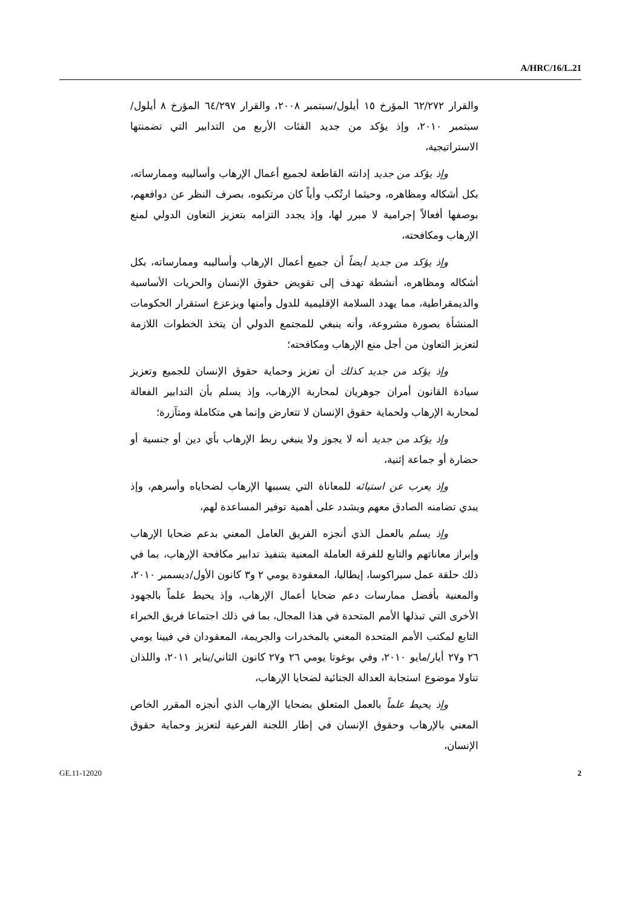A/HRC/16/L.21
والقرار ٦٢/٢٧٢ المؤرخ ١٥ أيلول/سبتمبر ٢٠٠٨، والقرار ٦٤/٢٩٧ المؤرخ ٨ أيلول/سبتمبر ٢٠١٠، وإذ يؤكد من جديد الفئات الأربع من التدابير التي تضمنتها الاستراتيجية،
وإذ يؤكد من جديد إدانته القاطعة لجميع أعمال الإرهاب وأساليبه وممارساته، بكل أشكاله ومظاهره، وحيثما ارتُكب وأياً كان مرتكبوه، بصرف النظر عن دوافعهم، بوصفها أفعالاً إجرامية لا مبرر لها، وإذ يجدد التزامه بتعزيز التعاون الدولي لمنع الإرهاب ومكافحته،
وإذ يؤكد من جديد أيضاً أن جميع أعمال الإرهاب وأساليبه وممارساته، بكل أشكاله ومظاهره، أنشطة تهدف إلى تقويض حقوق الإنسان والحريات الأساسية والديمقراطية، مما يهدد السلامة الإقليمية للدول وأمنها ويزعزع استقرار الحكومات المنشأة بصورة مشروعة، وأنه ينبغي للمجتمع الدولي أن يتخذ الخطوات اللازمة لتعزيز التعاون من أجل منع الإرهاب ومكافحته؛
وإذ يؤكد من جديد كذلك أن تعزيز وحماية حقوق الإنسان للجميع وتعزيز سيادة القانون أمران جوهريان لمحاربة الإرهاب، وإذ يسلم بأن التدابير الفعالة لمحاربة الإرهاب ولحماية حقوق الإنسان لا تتعارض وإنما هي متكاملة ومتآزرة؛
وإذ يؤكد من جديد أنه لا يجوز ولا ينبغي ربط الإرهاب بأي دين أو جنسية أو حضارة أو جماعة إثنية،
وإذ يعرب عن استيائه للمعاناة التي يسببها الإرهاب لضحاياه وأسرهم، وإذ يبدي تضامنه الصادق معهم ويشدد على أهمية توفير المساعدة لهم،
وإذ يسلم بالعمل الذي أنجزه الفريق العامل المعني بدعم ضحايا الإرهاب وإبراز معاناتهم والتابع للفرقة العاملة المعنية بتنفيذ تدابير مكافحة الإرهاب، بما في ذلك حلقة عمل سيراكوسا، إيطاليا، المعقودة يومي ٢ و٣ كانون الأول/ديسمبر ٢٠١٠، والمعنية بأفضل ممارسات دعم ضحايا أعمال الإرهاب، وإذ يحيط علماً بالجهود الأخرى التي تبذلها الأمم المتحدة في هذا المجال، بما في ذلك اجتماعا فريق الخبراء التابع لمكتب الأمم المتحدة المعني بالمخدرات والجريمة، المعقودان في فيينا يومي ٢٦ و٢٧ أيار/مايو ٢٠١٠، وفي بوغوتا يومي ٢٦ و٢٧ كانون الثاني/يناير ٢٠١١، واللذان تناولا موضوع استجابة العدالة الجنائية لضحايا الإرهاب،
وإذ يحيط علماً بالعمل المتعلق بضحايا الإرهاب الذي أنجزه المقرر الخاص المعني بالإرهاب وحقوق الإنسان في إطار اللجنة الفرعية لتعزيز وحماية حقوق الإنسان،
GE.11-12020 2